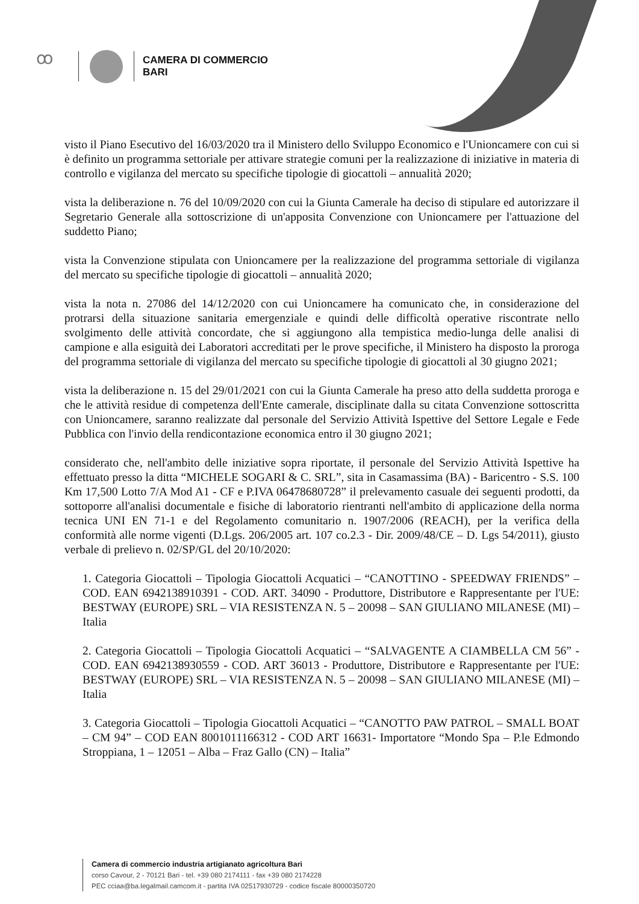ꝏ
CAMERA DI COMMERCIO
BARI
visto il Piano Esecutivo del 16/03/2020 tra il Ministero dello Sviluppo Economico e l'Unioncamere con cui si è definito un programma settoriale per attivare strategie comuni per la realizzazione di iniziative in materia di controllo e vigilanza del mercato su specifiche tipologie di giocattoli – annualità 2020;
vista la deliberazione n. 76 del 10/09/2020 con cui la Giunta Camerale ha deciso di stipulare ed autorizzare il Segretario Generale alla sottoscrizione di un'apposita Convenzione con Unioncamere per l'attuazione del suddetto Piano;
vista la Convenzione stipulata con Unioncamere per la realizzazione del programma settoriale di vigilanza del mercato su specifiche tipologie di giocattoli – annualità 2020;
vista la nota n. 27086 del 14/12/2020 con cui Unioncamere ha comunicato che, in considerazione del protrarsi della situazione sanitaria emergenziale e quindi delle difficoltà operative riscontrate nello svolgimento delle attività concordate, che si aggiungono alla tempistica medio-lunga delle analisi di campione e alla esiguità dei Laboratori accreditati per le prove specifiche, il Ministero ha disposto la proroga del programma settoriale di vigilanza del mercato su specifiche tipologie di giocattoli al 30 giugno 2021;
vista la deliberazione n. 15 del 29/01/2021 con cui la Giunta Camerale ha preso atto della suddetta proroga e che le attività residue di competenza dell'Ente camerale, disciplinate dalla su citata Convenzione sottoscritta con Unioncamere, saranno realizzate dal personale del Servizio Attività Ispettive del Settore Legale e Fede Pubblica con l'invio della rendicontazione economica entro il 30 giugno 2021;
considerato che, nell'ambito delle iniziative sopra riportate, il personale del Servizio Attività Ispettive ha effettuato presso la ditta “MICHELE SOGARI & C. SRL”, sita in Casamassima (BA) - Baricentro - S.S. 100 Km 17,500 Lotto 7/A Mod A1 - CF e P.IVA 06478680728” il prelevamento casuale dei seguenti prodotti, da sottoporre all'analisi documentale e fisiche di laboratorio rientranti nell'ambito di applicazione della norma tecnica UNI EN 71-1 e del Regolamento comunitario n. 1907/2006 (REACH), per la verifica della conformità alle norme vigenti (D.Lgs. 206/2005 art. 107 co.2.3 - Dir. 2009/48/CE – D. Lgs 54/2011), giusto verbale di prelievo n. 02/SP/GL del 20/10/2020:
1. Categoria Giocattoli – Tipologia Giocattoli Acquatici – “CANOTTINO - SPEEDWAY FRIENDS” – COD. EAN 6942138910391 - COD. ART. 34090 - Produttore, Distributore e Rappresentante per l'UE: BESTWAY (EUROPE) SRL – VIA RESISTENZA N. 5 – 20098 – SAN GIULIANO MILANESE (MI) – Italia
2. Categoria Giocattoli – Tipologia Giocattoli Acquatici – “SALVAGENTE A CIAMBELLA CM 56” - COD. EAN 6942138930559 - COD. ART 36013 - Produttore, Distributore e Rappresentante per l'UE: BESTWAY (EUROPE) SRL – VIA RESISTENZA N. 5 – 20098 – SAN GIULIANO MILANESE (MI) – Italia
3. Categoria Giocattoli – Tipologia Giocattoli Acquatici – “CANOTTO PAW PATROL – SMALL BOAT – CM 94” – COD EAN 8001011166312 - COD ART 16631- Importatore “Mondo Spa – P.le Edmondo Stroppiana, 1 – 12051 – Alba – Fraz Gallo (CN) – Italia”
Camera di commercio industria artigianato agricoltura Bari
corso Cavour, 2 - 70121 Bari - tel. +39 080 2174111 - fax +39 080 2174228
PEC cciaa@ba.legalmail.camcom.it - partita IVA 02517930729 - codice fiscale 80000350720